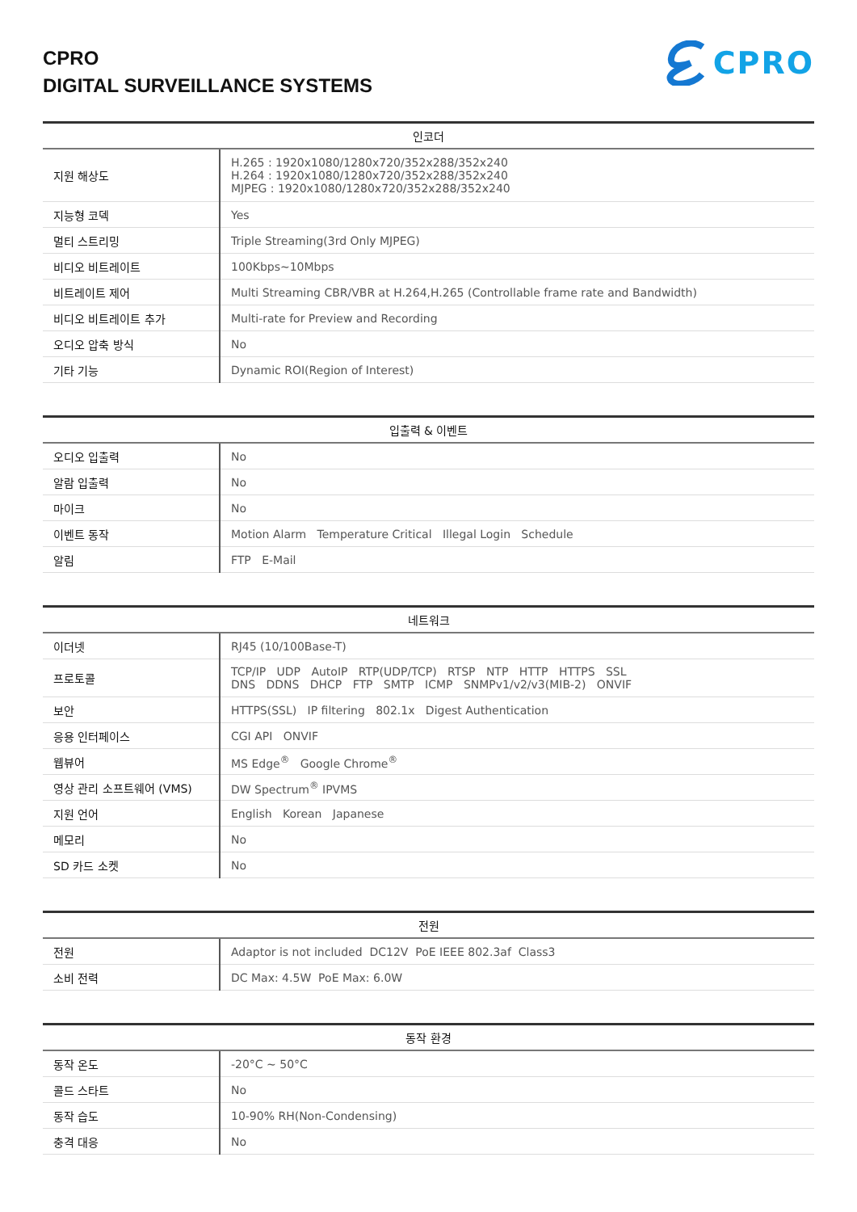CPRO
DIGITAL SURVEILLANCE SYSTEMS
CPRO
| 인코더 | |
| --- | --- |
| 지원 해상도 | H.265 : 1920x1080/1280x720/352x288/352x240 H.264 : 1920x1080/1280x720/352x288/352x240 MJPEG : 1920x1080/1280x720/352x288/352x240 |
| 지능형 코덱 | Yes |
| 멀티 스트리밍 | Triple Streaming(3rd Only MJPEG) |
| 비디오 비트레이트 | 100Kbps~10Mbps |
| 비트레이트 제어 | Multi Streaming CBR/VBR at H.264,H.265 (Controllable frame rate and Bandwidth) |
| 비디오 비트레이트 추가 | Multi-rate for Preview and Recording |
| 오디오 압축 방식 | No |
| 기타 기능 | Dynamic ROI(Region of Interest) |
| 입출력 & 이벤트 | |
| --- | --- |
| 오디오 입출력 | No |
| 알람 입출력 | No |
| 마이크 | No |
| 이벤트 동작 | Motion Alarm Temperature Critical Illegal Login Schedule |
| 알림 | FTP E-Mail |
| 네트워크 | |
| --- | --- |
| 이더넷 | RJ45 (10/100Base-T) |
| 프로토콜 | TCP/IP UDP AutoIP RTP(UDP/TCP) RTSP NTP HTTP HTTPS SSL DNS DDNS DHCP FTP SMTP ICMP SNMPv1/v2/v3(MIB-2) ONVIF |
| 보안 | HTTPS(SSL) IP filtering 802.1x Digest Authentication |
| 응용 인터페이스 | CGI API ONVIF |
| 웹뷰어 | MS Edge<sup>®</sup> Google Chrome<sup>®</sup> |
| 영상 관리 소프트웨어 (VMS) | DW Spectrum<sup>®</sup> IPVMS |
| 지원 언어 | English Korean Japanese |
| 메모리 | No |
| SD 카드 소켓 | No |
| 전원 | |
| --- | --- |
| 전원 | Adaptor is not included DC12V PoE IEEE 802.3af Class3 |
| 소비 전력 | DC Max: 4.5W PoE Max: 6.0W |
| 동작 환경 | |
| --- | --- |
| 동작 온도 | -20°C ~ 50°C |
| 콜드 스타트 | No |
| 동작 습도 | 10-90% RH(Non-Condensing) |
| 충격 대응 | No |